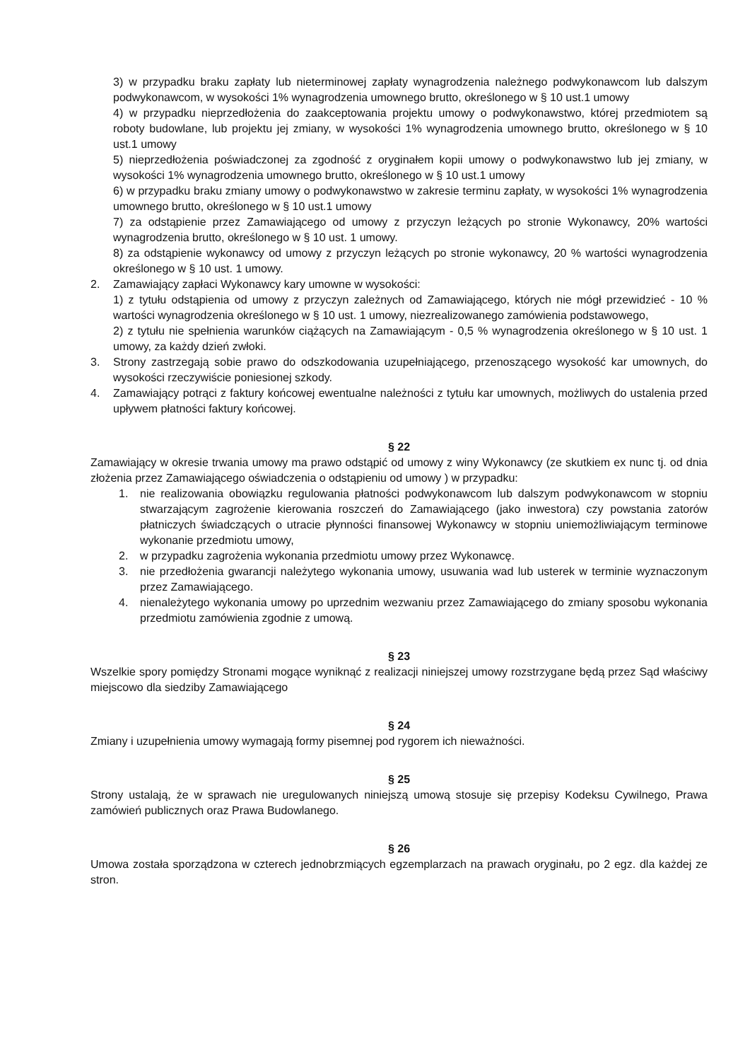3) w przypadku braku zapłaty lub nieterminowej zapłaty wynagrodzenia należnego podwykonawcom lub dalszym podwykonawcom, w wysokości 1% wynagrodzenia umownego brutto, określonego w § 10 ust.1 umowy
4) w przypadku nieprzedłożenia do zaakceptowania projektu umowy o podwykonawstwo, której przedmiotem są roboty budowlane, lub projektu jej zmiany, w wysokości 1% wynagrodzenia umownego brutto, określonego w § 10 ust.1 umowy
5) nieprzedłożenia poświadczonej za zgodność z oryginałem kopii umowy o podwykonawstwo lub jej zmiany, w wysokości 1% wynagrodzenia umownego brutto, określonego w § 10 ust.1 umowy
6) w przypadku braku zmiany umowy o podwykonawstwo w zakresie terminu zapłaty, w wysokości 1% wynagrodzenia umownego brutto, określonego w § 10 ust.1 umowy
7) za odstąpienie przez Zamawiającego od umowy z przyczyn leżących po stronie Wykonawcy, 20% wartości wynagrodzenia brutto, określonego w § 10 ust. 1 umowy.
8) za odstąpienie wykonawcy od umowy z przyczyn leżących po stronie wykonawcy, 20 % wartości wynagrodzenia określonego w § 10 ust. 1 umowy.
2. Zamawiający zapłaci Wykonawcy kary umowne w wysokości:
1) z tytułu odstąpienia od umowy z przyczyn zależnych od Zamawiającego, których nie mógł przewidzieć - 10 % wartości wynagrodzenia określonego w § 10 ust. 1 umowy, niezrealizowanego zamówienia podstawowego,
2) z tytułu nie spełnienia warunków ciążących na Zamawiającym - 0,5 % wynagrodzenia określonego w § 10 ust. 1 umowy, za każdy dzień zwłoki.
3. Strony zastrzegają sobie prawo do odszkodowania uzupełniającego, przenoszącego wysokość kar umownych, do wysokości rzeczywiście poniesionej szkody.
4. Zamawiający potrąci z faktury końcowej ewentualne należności z tytułu kar umownych, możliwych do ustalenia przed upływem płatności faktury końcowej.
§ 22
Zamawiający w okresie trwania umowy ma prawo odstąpić od umowy z winy Wykonawcy (ze skutkiem ex nunc tj. od dnia złożenia przez Zamawiającego oświadczenia o odstąpieniu od umowy ) w przypadku:
1. nie realizowania obowiązku regulowania płatności podwykonawcom lub dalszym podwykonawcom w stopniu stwarzającym zagrożenie kierowania roszczeń do Zamawiającego (jako inwestora) czy powstania zatorów płatniczych świadczących o utracie płynności finansowej Wykonawcy w stopniu uniemożliwiającym terminowe wykonanie przedmiotu umowy,
2. w przypadku zagrożenia wykonania przedmiotu umowy przez Wykonawcę.
3. nie przedłożenia gwarancji należytego wykonania umowy, usuwania wad lub usterek w terminie wyznaczonym przez Zamawiającego.
4. nienależytego wykonania umowy po uprzednim wezwaniu przez Zamawiającego do zmiany sposobu wykonania przedmiotu zamówienia zgodnie z umową.
§ 23
Wszelkie spory pomiędzy Stronami mogące wyniknąć z realizacji niniejszej umowy rozstrzygane będą przez Sąd właściwy miejscowo dla siedziby Zamawiającego
§ 24
Zmiany i uzupełnienia umowy wymagają formy pisemnej pod rygorem ich nieważności.
§ 25
Strony ustalają, że w sprawach nie uregulowanych niniejszą umową stosuje się przepisy Kodeksu Cywilnego, Prawa zamówień publicznych oraz Prawa Budowlanego.
§ 26
Umowa została sporządzona w czterech jednobrzmiących egzemplarzach na prawach oryginału, po 2 egz. dla każdej ze stron.